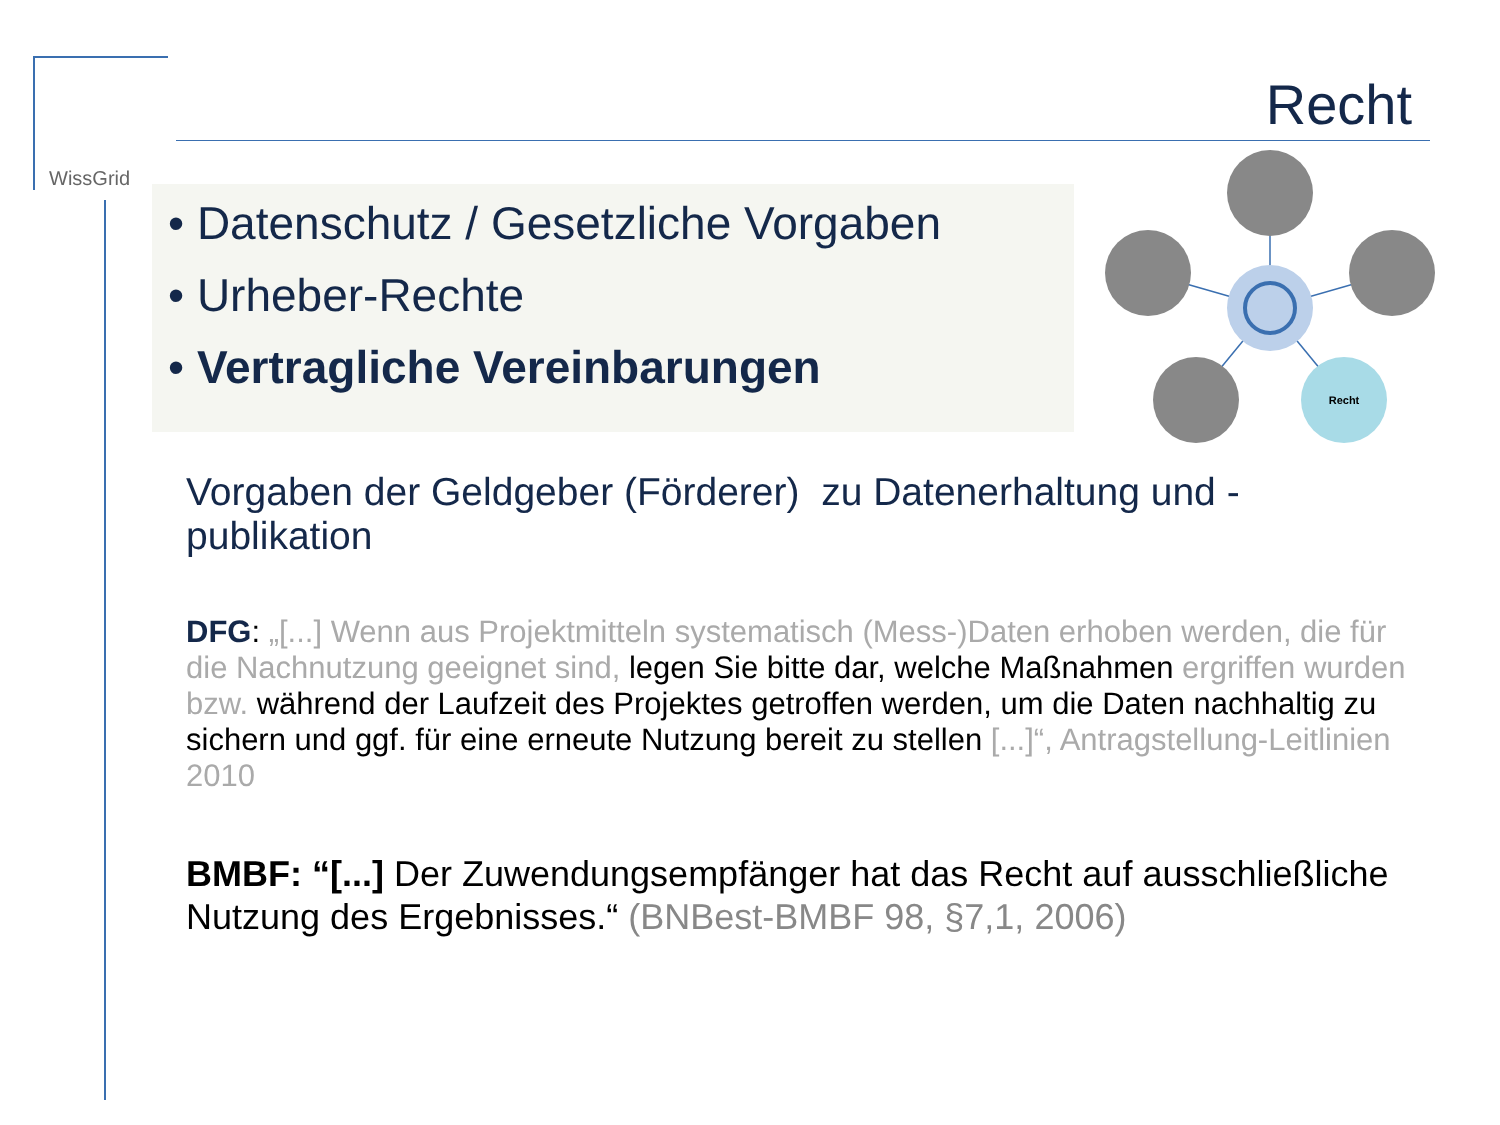WissGrid
Recht
• Datenschutz / Gesetzliche Vorgaben
• Urheber-Rechte
• Vertragliche Vereinbarungen
Recht
Vorgaben der Geldgeber (Förderer) zu Datenerhaltung und -publikation
DFG: „[...] Wenn aus Projektmitteln systematisch (Mess-)Daten erhoben werden, die für die Nachnutzung geeignet sind, legen Sie bitte dar, welche Maßnahmen ergriffen wurden bzw. während der Laufzeit des Projektes getroffen werden, um die Daten nachhaltig zu sichern und ggf. für eine erneute Nutzung bereit zu stellen [...]“, Antragstellung-Leitlinien 2010
BMBF: “[...] Der Zuwendungsempfänger hat das Recht auf ausschließliche Nutzung des Ergebnisses.“ (BNBest-BMBF 98, §7,1, 2006)